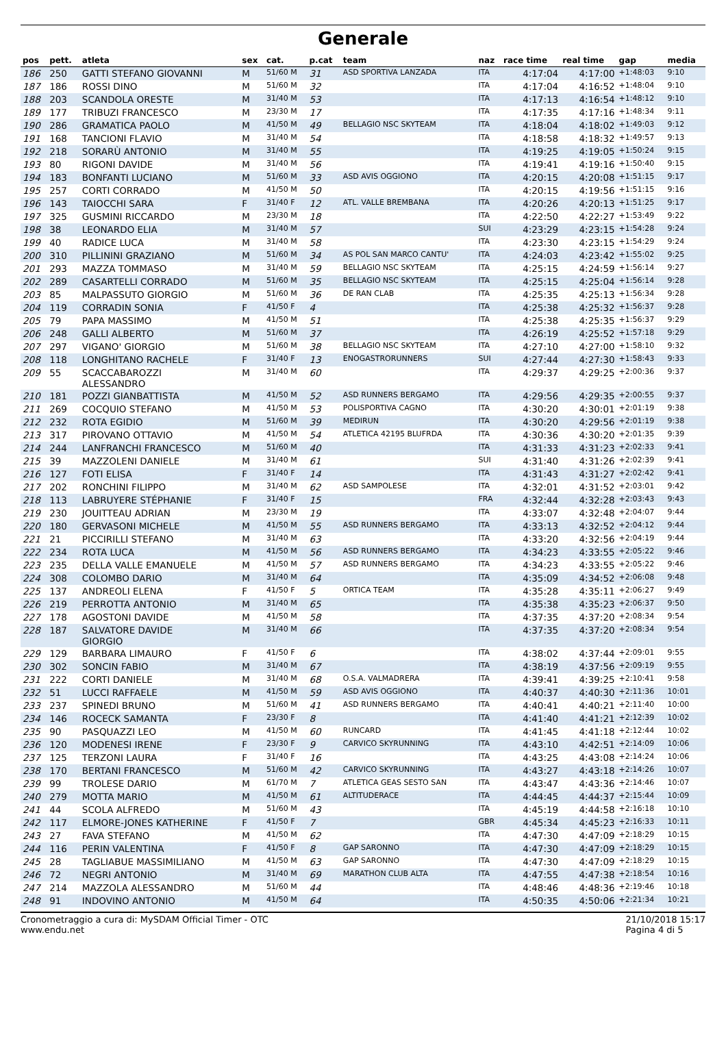Generale
| pos | pett. | atleta | sex | cat. | p.cat | team | naz | race time | real time | gap | media |
| --- | --- | --- | --- | --- | --- | --- | --- | --- | --- | --- | --- |
| 186 | 250 | GATTI STEFANO GIOVANNI | M | 51/60 M | 31 | ASD SPORTIVA LANZADA | ITA | 4:17:04 | 4:17:00 | +1:48:03 | 9:10 |
| 187 | 186 | ROSSI DINO | M | 51/60 M | 32 | | ITA | 4:17:04 | 4:16:52 | +1:48:04 | 9:10 |
| 188 | 203 | SCANDOLA ORESTE | M | 31/40 M | 53 | | ITA | 4:17:13 | 4:16:54 | +1:48:12 | 9:10 |
| 189 | 177 | TRIBUZI FRANCESCO | M | 23/30 M | 17 | | ITA | 4:17:35 | 4:17:16 | +1:48:34 | 9:11 |
| 190 | 286 | GRAMATICA PAOLO | M | 41/50 M | 49 | BELLAGIO NSC SKYTEAM | ITA | 4:18:04 | 4:18:02 | +1:49:03 | 9:12 |
| 191 | 168 | TANCIONI FLAVIO | M | 31/40 M | 54 | | ITA | 4:18:58 | 4:18:32 | +1:49:57 | 9:13 |
| 192 | 218 | SORARÙ ANTONIO | M | 31/40 M | 55 | | ITA | 4:19:25 | 4:19:05 | +1:50:24 | 9:15 |
| 193 | 80 | RIGONI DAVIDE | M | 31/40 M | 56 | | ITA | 4:19:41 | 4:19:16 | +1:50:40 | 9:15 |
| 194 | 183 | BONFANTI LUCIANO | M | 51/60 M | 33 | ASD AVIS OGGIONO | ITA | 4:20:15 | 4:20:08 | +1:51:15 | 9:17 |
| 195 | 257 | CORTI CORRADO | M | 41/50 M | 50 | | ITA | 4:20:15 | 4:19:56 | +1:51:15 | 9:16 |
| 196 | 143 | TAIOCCHI SARA | F | 31/40 F | 12 | ATL. VALLE BREMBANA | ITA | 4:20:26 | 4:20:13 | +1:51:25 | 9:17 |
| 197 | 325 | GUSMINI RICCARDO | M | 23/30 M | 18 | | ITA | 4:22:50 | 4:22:27 | +1:53:49 | 9:22 |
| 198 | 38 | LEONARDO ELIA | M | 31/40 M | 57 | | SUI | 4:23:29 | 4:23:15 | +1:54:28 | 9:24 |
| 199 | 40 | RADICE LUCA | M | 31/40 M | 58 | | ITA | 4:23:30 | 4:23:15 | +1:54:29 | 9:24 |
| 200 | 310 | PILLININI GRAZIANO | M | 51/60 M | 34 | AS POL SAN MARCO CANTU' | ITA | 4:24:03 | 4:23:42 | +1:55:02 | 9:25 |
| 201 | 293 | MAZZA TOMMASO | M | 31/40 M | 59 | BELLAGIO NSC SKYTEAM | ITA | 4:25:15 | 4:24:59 | +1:56:14 | 9:27 |
| 202 | 289 | CASARTELLI CORRADO | M | 51/60 M | 35 | BELLAGIO NSC SKYTEAM | ITA | 4:25:15 | 4:25:04 | +1:56:14 | 9:28 |
| 203 | 85 | MALPASSUTO GIORGIO | M | 51/60 M | 36 | DE RAN CLAB | ITA | 4:25:35 | 4:25:13 | +1:56:34 | 9:28 |
| 204 | 119 | CORRADIN SONIA | F | 41/50 F | 4 | | ITA | 4:25:38 | 4:25:32 | +1:56:37 | 9:28 |
| 205 | 79 | PAPA MASSIMO | M | 41/50 M | 51 | | ITA | 4:25:38 | 4:25:35 | +1:56:37 | 9:29 |
| 206 | 248 | GALLI ALBERTO | M | 51/60 M | 37 | | ITA | 4:26:19 | 4:25:52 | +1:57:18 | 9:29 |
| 207 | 297 | VIGANO' GIORGIO | M | 51/60 M | 38 | BELLAGIO NSC SKYTEAM | ITA | 4:27:10 | 4:27:00 | +1:58:10 | 9:32 |
| 208 | 118 | LONGHITANO RACHELE | F | 31/40 F | 13 | ENOGASTRORUNNERS | SUI | 4:27:44 | 4:27:30 | +1:58:43 | 9:33 |
| 209 | 55 | SCACCABAROZZI ALESSANDRO | M | 31/40 M | 60 | | ITA | 4:29:37 | 4:29:25 | +2:00:36 | 9:37 |
| 210 | 181 | POZZI GIANBATTISTA | M | 41/50 M | 52 | ASD RUNNERS BERGAMO | ITA | 4:29:56 | 4:29:35 | +2:00:55 | 9:37 |
| 211 | 269 | COCQUIO STEFANO | M | 41/50 M | 53 | POLISPORTIVA CAGNO | ITA | 4:30:20 | 4:30:01 | +2:01:19 | 9:38 |
| 212 | 232 | ROTA EGIDIO | M | 51/60 M | 39 | MEDIRUN | ITA | 4:30:20 | 4:29:56 | +2:01:19 | 9:38 |
| 213 | 317 | PIROVANO OTTAVIO | M | 41/50 M | 54 | ATLETICA 42195 BLUFRDA | ITA | 4:30:36 | 4:30:20 | +2:01:35 | 9:39 |
| 214 | 244 | LANFRANCHI FRANCESCO | M | 51/60 M | 40 | | ITA | 4:31:33 | 4:31:23 | +2:02:33 | 9:41 |
| 215 | 39 | MAZZOLENI DANIELE | M | 31/40 M | 61 | | SUI | 4:31:40 | 4:31:26 | +2:02:39 | 9:41 |
| 216 | 127 | FOTI ELISA | F | 31/40 F | 14 | | ITA | 4:31:43 | 4:31:27 | +2:02:42 | 9:41 |
| 217 | 202 | RONCHINI FILIPPO | M | 31/40 M | 62 | ASD SAMPOLESE | ITA | 4:32:01 | 4:31:52 | +2:03:01 | 9:42 |
| 218 | 113 | LABRUYERE STÉPHANIE | F | 31/40 F | 15 | | FRA | 4:32:44 | 4:32:28 | +2:03:43 | 9:43 |
| 219 | 230 | JOUITTEAU ADRIAN | M | 23/30 M | 19 | | ITA | 4:33:07 | 4:32:48 | +2:04:07 | 9:44 |
| 220 | 180 | GERVASONI MICHELE | M | 41/50 M | 55 | ASD RUNNERS BERGAMO | ITA | 4:33:13 | 4:32:52 | +2:04:12 | 9:44 |
| 221 | 21 | PICCIRILLI STEFANO | M | 31/40 M | 63 | | ITA | 4:33:20 | 4:32:56 | +2:04:19 | 9:44 |
| 222 | 234 | ROTA LUCA | M | 41/50 M | 56 | ASD RUNNERS BERGAMO | ITA | 4:34:23 | 4:33:55 | +2:05:22 | 9:46 |
| 223 | 235 | DELLA VALLE EMANUELE | M | 41/50 M | 57 | ASD RUNNERS BERGAMO | ITA | 4:34:23 | 4:33:55 | +2:05:22 | 9:46 |
| 224 | 308 | COLOMBO DARIO | M | 31/40 M | 64 | | ITA | 4:35:09 | 4:34:52 | +2:06:08 | 9:48 |
| 225 | 137 | ANDREOLI ELENA | F | 41/50 F | 5 | ORTICA TEAM | ITA | 4:35:28 | 4:35:11 | +2:06:27 | 9:49 |
| 226 | 219 | PERROTTA ANTONIO | M | 31/40 M | 65 | | ITA | 4:35:38 | 4:35:23 | +2:06:37 | 9:50 |
| 227 | 178 | AGOSTONI DAVIDE | M | 41/50 M | 58 | | ITA | 4:37:35 | 4:37:20 | +2:08:34 | 9:54 |
| 228 | 187 | SALVATORE DAVIDE GIORGIO | M | 31/40 M | 66 | | ITA | 4:37:35 | 4:37:20 | +2:08:34 | 9:54 |
| 229 | 129 | BARBARA LIMAURO | F | 41/50 F | 6 | | ITA | 4:38:02 | 4:37:44 | +2:09:01 | 9:55 |
| 230 | 302 | SONCIN FABIO | M | 31/40 M | 67 | | ITA | 4:38:19 | 4:37:56 | +2:09:19 | 9:55 |
| 231 | 222 | CORTI DANIELE | M | 31/40 M | 68 | O.S.A. VALMADRERA | ITA | 4:39:41 | 4:39:25 | +2:10:41 | 9:58 |
| 232 | 51 | LUCCI RAFFAELE | M | 41/50 M | 59 | ASD AVIS OGGIONO | ITA | 4:40:37 | 4:40:30 | +2:11:36 | 10:01 |
| 233 | 237 | SPINEDI BRUNO | M | 51/60 M | 41 | ASD RUNNERS BERGAMO | ITA | 4:40:41 | 4:40:21 | +2:11:40 | 10:00 |
| 234 | 146 | ROCECK SAMANTA | F | 23/30 F | 8 | | ITA | 4:41:40 | 4:41:21 | +2:12:39 | 10:02 |
| 235 | 90 | PASQUAZZI LEO | M | 41/50 M | 60 | RUNCARD | ITA | 4:41:45 | 4:41:18 | +2:12:44 | 10:02 |
| 236 | 120 | MODENESI IRENE | F | 23/30 F | 9 | CARVICO SKYRUNNING | ITA | 4:43:10 | 4:42:51 | +2:14:09 | 10:06 |
| 237 | 125 | TERZONI LAURA | F | 31/40 F | 16 | | ITA | 4:43:25 | 4:43:08 | +2:14:24 | 10:06 |
| 238 | 170 | BERTANI FRANCESCO | M | 51/60 M | 42 | CARVICO SKYRUNNING | ITA | 4:43:27 | 4:43:18 | +2:14:26 | 10:07 |
| 239 | 99 | TROLESE DARIO | M | 61/70 M | 7 | ATLETICA GEAS SESTO SAN | ITA | 4:43:47 | 4:43:36 | +2:14:46 | 10:07 |
| 240 | 279 | MOTTA MARIO | M | 41/50 M | 61 | ALTITUDERACE | ITA | 4:44:45 | 4:44:37 | +2:15:44 | 10:09 |
| 241 | 44 | SCOLA ALFREDO | M | 51/60 M | 43 | | ITA | 4:45:19 | 4:44:58 | +2:16:18 | 10:10 |
| 242 | 117 | ELMORE-JONES KATHERINE | F | 41/50 F | 7 | | GBR | 4:45:34 | 4:45:23 | +2:16:33 | 10:11 |
| 243 | 27 | FAVA STEFANO | M | 41/50 M | 62 | | ITA | 4:47:30 | 4:47:09 | +2:18:29 | 10:15 |
| 244 | 116 | PERIN VALENTINA | F | 41/50 F | 8 | GAP SARONNO | ITA | 4:47:30 | 4:47:09 | +2:18:29 | 10:15 |
| 245 | 28 | TAGLIABUE MASSIMILIANO | M | 41/50 M | 63 | GAP SARONNO | ITA | 4:47:30 | 4:47:09 | +2:18:29 | 10:15 |
| 246 | 72 | NEGRI ANTONIO | M | 31/40 M | 69 | MARATHON CLUB ALTA | ITA | 4:47:55 | 4:47:38 | +2:18:54 | 10:16 |
| 247 | 214 | MAZZOLA ALESSANDRO | M | 51/60 M | 44 | | ITA | 4:48:46 | 4:48:36 | +2:19:46 | 10:18 |
| 248 | 91 | INDOVINO ANTONIO | M | 41/50 M | 64 | | ITA | 4:50:35 | 4:50:06 | +2:21:34 | 10:21 |
Cronometraggio a cura di: MySDAM Official Timer - OTC
www.endu.net
21/10/2018 15:17
Pagina 4 di 5